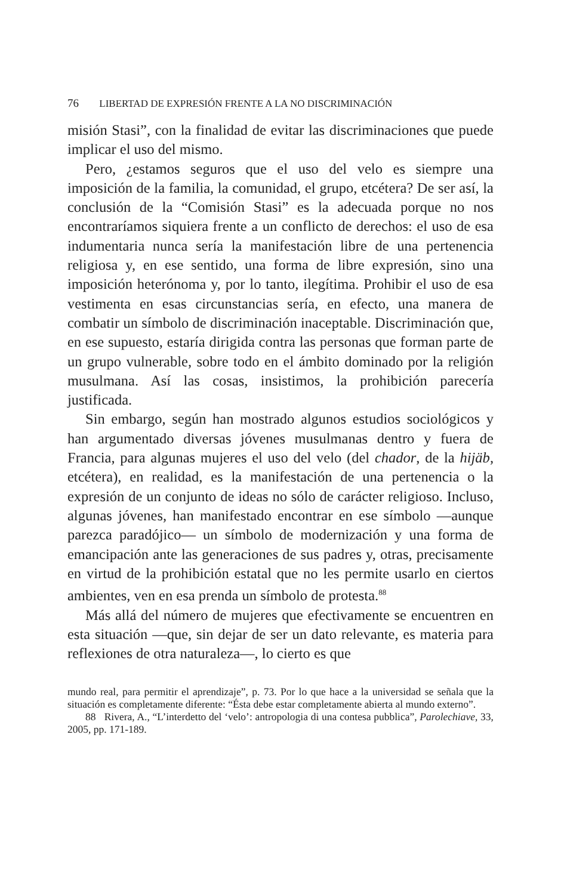76 LIBERTAD DE EXPRESIÓN FRENTE A LA NO DISCRIMINACIÓN
misión Stasi”, con la finalidad de evitar las discriminaciones que puede implicar el uso del mismo.
Pero, ¿estamos seguros que el uso del velo es siempre una imposición de la familia, la comunidad, el grupo, etcétera? De ser así, la conclusión de la “Comisión Stasi” es la adecuada porque no nos encontraríamos siquiera frente a un conflicto de derechos: el uso de esa indumentaria nunca sería la manifestación libre de una pertenencia religiosa y, en ese sentido, una forma de libre expresión, sino una imposición heterónoma y, por lo tanto, ilegítima. Prohibir el uso de esa vestimenta en esas circunstancias sería, en efecto, una manera de combatir un símbolo de discriminación inaceptable. Discriminación que, en ese supuesto, estaría dirigida contra las personas que forman parte de un grupo vulnerable, sobre todo en el ámbito dominado por la religión musulmana. Así las cosas, insistimos, la prohibición parecería justificada.
Sin embargo, según han mostrado algunos estudios sociológicos y han argumentado diversas jóvenes musulmanas dentro y fuera de Francia, para algunas mujeres el uso del velo (del chador, de la hijäb, etcétera), en realidad, es la manifestación de una pertenencia o la expresión de un conjunto de ideas no sólo de carácter religioso. Incluso, algunas jóvenes, han manifestado encontrar en ese símbolo —aunque parezca paradójico— un símbolo de modernización y una forma de emancipación ante las generaciones de sus padres y, otras, precisamente en virtud de la prohibición estatal que no les permite usarlo en ciertos ambientes, ven en esa prenda un símbolo de protesta.<sup>88</sup>
Más allá del número de mujeres que efectivamente se encuentren en esta situación —que, sin dejar de ser un dato relevante, es materia para reflexiones de otra naturaleza—, lo cierto es que
mundo real, para permitir el aprendizaje”, p. 73. Por lo que hace a la universidad se señala que la situación es completamente diferente: “Ésta debe estar completamente abierta al mundo externo”.
88 Rivera, A., “L’interdetto del ‘velo’: antropologia di una contesa pubblica”, Parolechiave, 33, 2005, pp. 171-189.